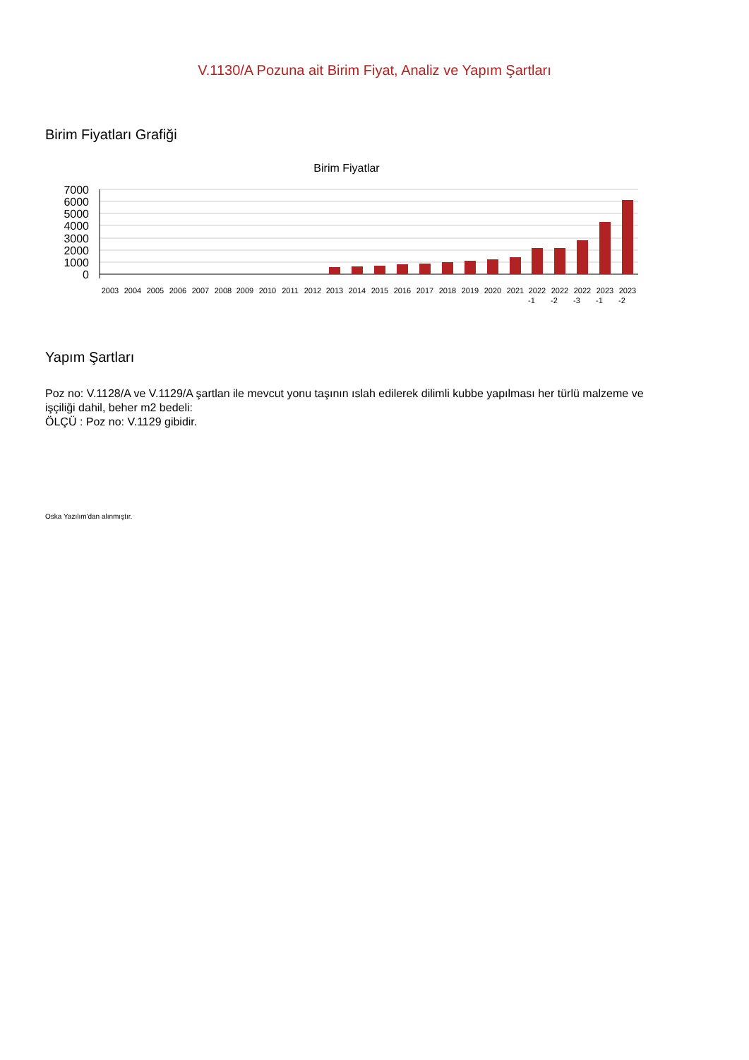V.1130/A Pozuna ait Birim Fiyat, Analiz ve Yapım Şartları
Birim Fiyatları Grafiği
Birim Fiyatlar
7000
6000
5000
4000
3000
2000
1000
0
2003
2004
2005
2006
2007
2008
2009
2010
2011
2012
2013
2014
2015
2016
2017
2018
2019
2020
2021
2022
2022
2022
2023
2023
-1
-2
-3
-1
-2
Yapım Şartları
Poz no: V.1128/A ve V.1129/A şartlan ile mevcut yonu taşının ıslah edilerek dilimli kubbe yapılması her türlü malzeme ve işçiliği dahil, beher m2 bedeli:
ÖLÇÜ : Poz no: V.1129 gibidir.
Oska Yazılım'dan alınmıştır.